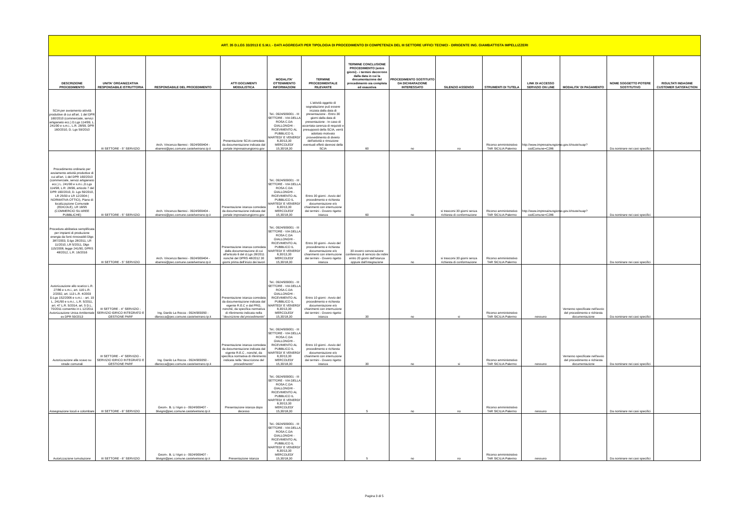| ART. 35 D.LGS 33/2013 E S.M.I. - DATI AGGREGATI PER TIPOLOGIA DI PROCEDIMENTO DI COMPETENZA DEL III SETTORE UFFICI TECNICI - DIRIGENTE ING. GIAMBATTISTA IMPELLIZZERI | | | | | | | | | | | | | |
| DESCRIZIONE PROCEDIMENTO | UNITA' ORGANIZZATIVA RESPONSABILE ISTRUTTORIA | RESPONSABILE DEL PROCEDIMENTO | ATTI DOCUMENTI MODULISTICA | MODALITA' OTTENIMENTO INFORMAZIONI | TERMINE PROCEDIMENTALE RILEVANTE | TERMINE CONCLUSIONE PROCEDIMENTO (entro giorni) - i termini decorrono dalla data in cui la documentazione del procedimento sia completa ed esaustiva | PROCEDIMENTO SOSTITUITO DA DICHIARAZIONE INTERESSATO | SILENZIO ASSENSO | STRUMENTI DI TUTELA | LINK DI ACCESSO SERVIZIO ON LINE | MODALITA' DI PAGAMENTO | NOME SOGGETTO POTERE SOSTITUTIVO | RISULTATI INDAGINE CUSTOMER SATISFACTION |
| SCIA per avviamento attività produttive di cui all'art. 1 del DPR 160/2010 (commerciale, servizi artigianato ecc.) D.Lgs 114/99, L. 241/90 e s.m.i., L.R. 28/99, DPR 160/2010, D. Lgs 59/2010 | III SETTORE - 5° SERVIZIO | Arch. Vincenzo Barresi - 0924/909404 - vbarresi@pec.comune.castelvetrano.tp.it | Presentazione SCIA corredata da documentazione indicata dal portale impresainungiorno.gov | Tel.: 0924/909001 - III SETTORE - VIA DELLA ROSA C.DA GIALLONGHI - RICEVIMENTO AL PUBBLICO IL MARTEDI' E VENERDI' 8,30/13,30 MERCOLEDI' 15,30/18,30 | L'attività oggetto di segnalazione può essere iniziata dalla data di presentazione - Entro 30 giorni dalla data di presentazione - In caso di accertata carenza di requisiti e presupposti della SCIA, verrà adottato motivato provvedimento di divieto dell'attività e rimozione eventuali effetti dannosi della SCIA | 60 | no | no | Ricorso amministrativo TAR SICILIA Palermo | http://www.impresainungiorno.gov.it/route/suap?codComune=C286 | | Da nominare nei casi specifici | |
| Procedimento ordinario per avviamento attività produttive di cui all'art. 1 del DPR 160/2010 (commerciale, servizi artigianato ecc.) L. 241/90 e s.m.i.,D.Lgs 114/98, L.R. 28/99, articolo 7 del DPR 160/2010, D. Lgs 59/2010, LR 25/93 e LR 12/2004 ( NORMATIVA OTTICI), Piano di localizzazione Comunale (EDICOLE), LR 18/95 (COMMERCIO SU AREE PUBBLICHE) | III SETTORE - 5° SERVIZIO | Arch. Vincenzo Barresi - 0924/909404 - vbarresi@pec.comune.castelvetrano.tp.it | Presentazione istanza corredata da documentazione indicata dal portale impresainungiorno.gov | Tel.: 0924/909001 - III SETTORE - VIA DELLA ROSA C.DA GIALLONGHI - RICEVIMENTO AL PUBBLICO IL MARTEDI' E VENERDI' 8,30/13,30 MERCOLEDI' 15,30/18,30 | Entro 30 giorni - Avvio del procedimento e richiesta documentazione e/o chiarimenti con interruzione dei termini - Ovvero rigetto istanza | 60 | no | si trascorsi 30 giorni senza richiesta di conformazione | Ricorso amministrativo TAR SICILIA Palermo | http://www.impresainungiorno.gov.it/route/suap?codComune=C286 | | Da nominare nei casi specifici | |
| Procedura abilitativa semplificata per impianti di produzione energia da fonti rinnovabili Dlgs 387/2003, D.lgs 28/2011, LR 11/2010, LR 5/2011, Dlgs 115/2008, legge 241/90, DPRS 48/2012, L.R. 16/2016 | III SETTORE - 5° SERVIZIO | Arch. Vincenzo Barresi - 0924/909404 - vbarresi@pec.comune.castelvetrano.tp.it | Presentazione istanza corredata dalla documentazione di cui all'articolo 6 del d.Lgs 28/2011 nonché del DPRS 48/2012 30 giorni prima dell'inizio dei lavori | Tel.: 0924/909001 - III SETTORE - VIA DELLA ROSA C.DA GIALLONGHI - RICEVIMENTO AL PUBBLICO IL MARTEDI' E VENERDI' 8,30/13,30 MERCOLEDI' 15,30/18,30 | Entro 30 giorni - Avvio del procedimento e richiesta documentazione e/o chiarimenti con interruzione dei termini - Ovvero rigetto istanza | 30 ovvero convocazione conferenza di servizio da indire entro 20 giorni dall'istanza oppure dall'integrazione | no | si trascorsi 30 giorni senza richiesta di conformazione | Ricorso amministrativo TAR SICILIA Palermo | | | Da nominare nei casi specifici | |
| Autorizzazione allo scarico L.R. 27/86 e s.m.i., art. 116 L.R. 2/2002, art. 113 L.R. 4/2003 D.Lgs 152/2006 e s.m.i. - art. 19 L. 241/90 e s.m.i., L.R. 5/2011, art. 47 L.R. 5/2014, art. 5 D.L. 70/2011 convertito in L 12/2011 Autorizzazione Unica Ambientale ex DPR 59/2013 | III SETTORE - 4° SERVIZIO - SERVIZIO IDRICO INTEGRATO E GESTIONE PARF | Ing. Danilo La Rocca - 0924/909350 - dlarocca@pec.comune.castelvetrano.tp.it | Presentazione istanza corredata da documentazione indicata dal vigente R.E.C e dal PRG, nonché, da specifica normativa di riferimento indicata nella " descrizione del procedimento " | Tel.: 0924/909001 - III SETTORE - VIA DELLA ROSA C.DA GIALLONGHI - RICEVIMENTO AL PUBBLICO IL MARTEDI' E VENERDI' 8,30/13,30 MERCOLEDI' 15,30/18,30 | Entro 10 giorni - Avvio del procedimento e richiesta documentazione e/o chiarimenti con interruzione dei termini - Ovvero rigetto istanza | 30 | no | si | Ricorso amministrativo TAR SICILIA Palermo | nessuno | Verranno specificate nell'avvio del procedimento e richiesta documentazione | Da nominare nei casi specifici | |
| Autorizzazione alla scavo su strade comunali | III SETTORE - 4° SERVIZIO - SERVIZIO IDRICO INTEGRATO E GESTIONE PARF | Ing. Danilo La Rocca - 0924/909350 - dlarocca@pec.comune.castelvetrano.tp.it | Presentazione istanza corredata da documentazione indicata dal vigente R.E.C , nonché, da specifica normativa di riferimento indicata nella " descrizione del procedimento " | Tel.: 0924/909001 - III SETTORE - VIA DELLA ROSA C.DA GIALLONGHI - RICEVIMENTO AL PUBBLICO IL MARTEDI' E VENERDI' 8,30/13,30 MERCOLEDI' 15,30/18,30 | Entro 10 giorni - Avvio del procedimento e richiesta documentazione e/o chiarimenti con interruzione dei termini - Ovvero rigetto istanza | 30 | no | si | Ricorso amministrativo TAR SICILIA Palermo | nessuno | Verranno specificate nell'avvio del procedimento e richiesta documentazione | Da nominare nei casi specifici | |
| Assegnazione loculi e colombare | III SETTORE - 6° SERVIZIO | Geom-. B. Li Vigni o - 0924/909407 - blivigni@pec.comune.castelvetrano.tp.it | Presentazione istanza dopo decesso | Tel.: 0924/909001 - III SETTORE - VIA DELLA ROSA C.DA GIALLONGHI - RICEVIMENTO AL PUBBLICO IL MARTEDI' E VENERDI' 8,30/13,30 MERCOLEDI' 15,30/18,30 | | 5 | no | no | Ricorso amministrativo TAR SICILIA Palermo | nessuno | | Da nominare nei casi specifici | |
| Autorizzazione tumulazione | III SETTORE - 6° SERVIZIO | Geom-. B. Li Vigni o - 0924/909407 - blivigni@pec.comune.castelvetrano.tp.it | Presentazione istanza | Tel.: 0924/909001 - III SETTORE - VIA DELLA ROSA C.DA GIALLONGHI - RICEVIMENTO AL PUBBLICO IL MARTEDI' E VENERDI' 8,30/13,30 MERCOLEDI' 15,30/18,30 | | 5 | no | no | Ricorso amministrativo TAR SICILIA Palermo | nessuno | | Da nominare nei casi specifici | |
Pagina 3 di 5